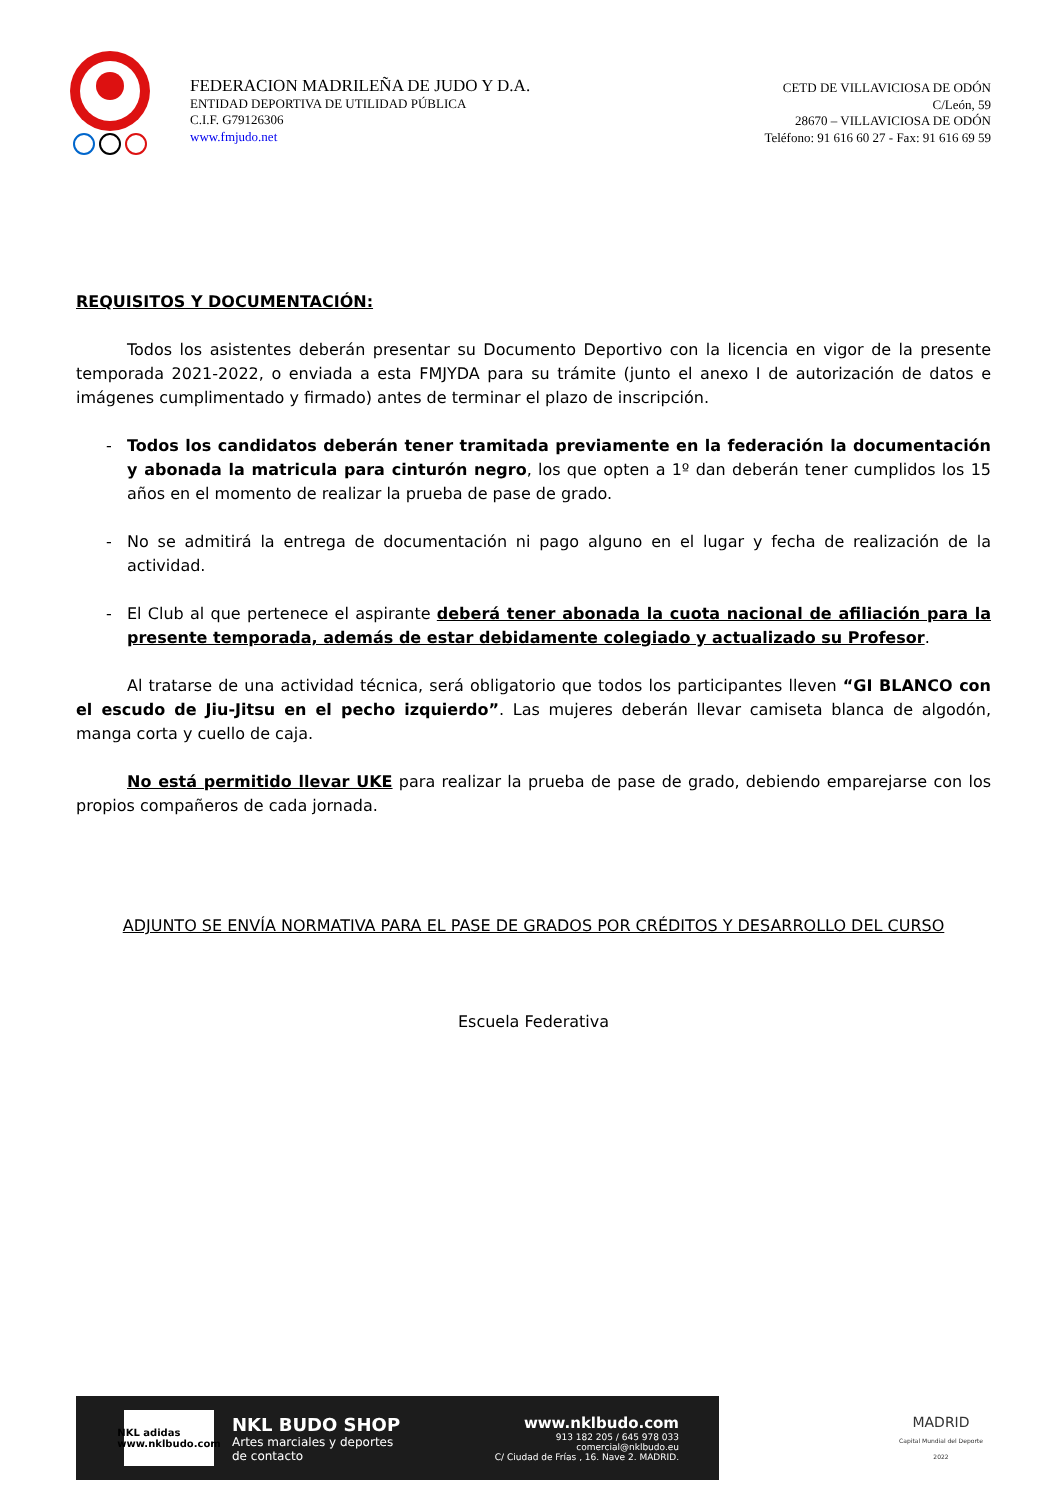FEDERACION MADRILEÑA DE JUDO Y D.A.
ENTIDAD DEPORTIVA DE UTILIDAD PÚBLICA
C.I.F. G79126306
www.fmjudo.net
CETD DE VILLAVICIOSA DE ODÓN
C/León, 59
28670 – VILLAVICIOSA DE ODÓN
Teléfono: 91 616 60 27 - Fax: 91 616 69 59
REQUISITOS Y DOCUMENTACIÓN:
Todos los asistentes deberán presentar su Documento Deportivo con la licencia en vigor de la presente temporada 2021-2022, o enviada a esta FMJYDA para su trámite (junto el anexo I de autorización de datos e imágenes cumplimentado y firmado) antes de terminar el plazo de inscripción.
- Todos los candidatos deberán tener tramitada previamente en la federación la documentación y abonada la matricula para cinturón negro, los que opten a 1º dan deberán tener cumplidos los 15 años en el momento de realizar la prueba de pase de grado.
- No se admitirá la entrega de documentación ni pago alguno en el lugar y fecha de realización de la actividad.
- El Club al que pertenece el aspirante deberá tener abonada la cuota nacional de afiliación para la presente temporada, además de estar debidamente colegiado y actualizado su Profesor.
Al tratarse de una actividad técnica, será obligatorio que todos los participantes lleven “GI BLANCO con el escudo de Jiu-Jitsu en el pecho izquierdo”. Las mujeres deberán llevar camiseta blanca de algodón, manga corta y cuello de caja.
No está permitido llevar UKE para realizar la prueba de pase de grado, debiendo emparejarse con los propios compañeros de cada jornada.
ADJUNTO SE ENVÍA NORMATIVA PARA EL PASE DE GRADOS POR CRÉDITOS Y DESARROLLO DEL CURSO
Escuela Federativa
NKL adidas
www.nklbudo.com
NKL BUDO SHOP
Artes marciales y deportes
de contacto
www.nklbudo.com
913 182 205 / 645 978 033
comercial@nklbudo.eu
C/ Ciudad de Frías , 16. Nave 2. MADRID.
MADRID
Capital Mundial del Deporte 2022